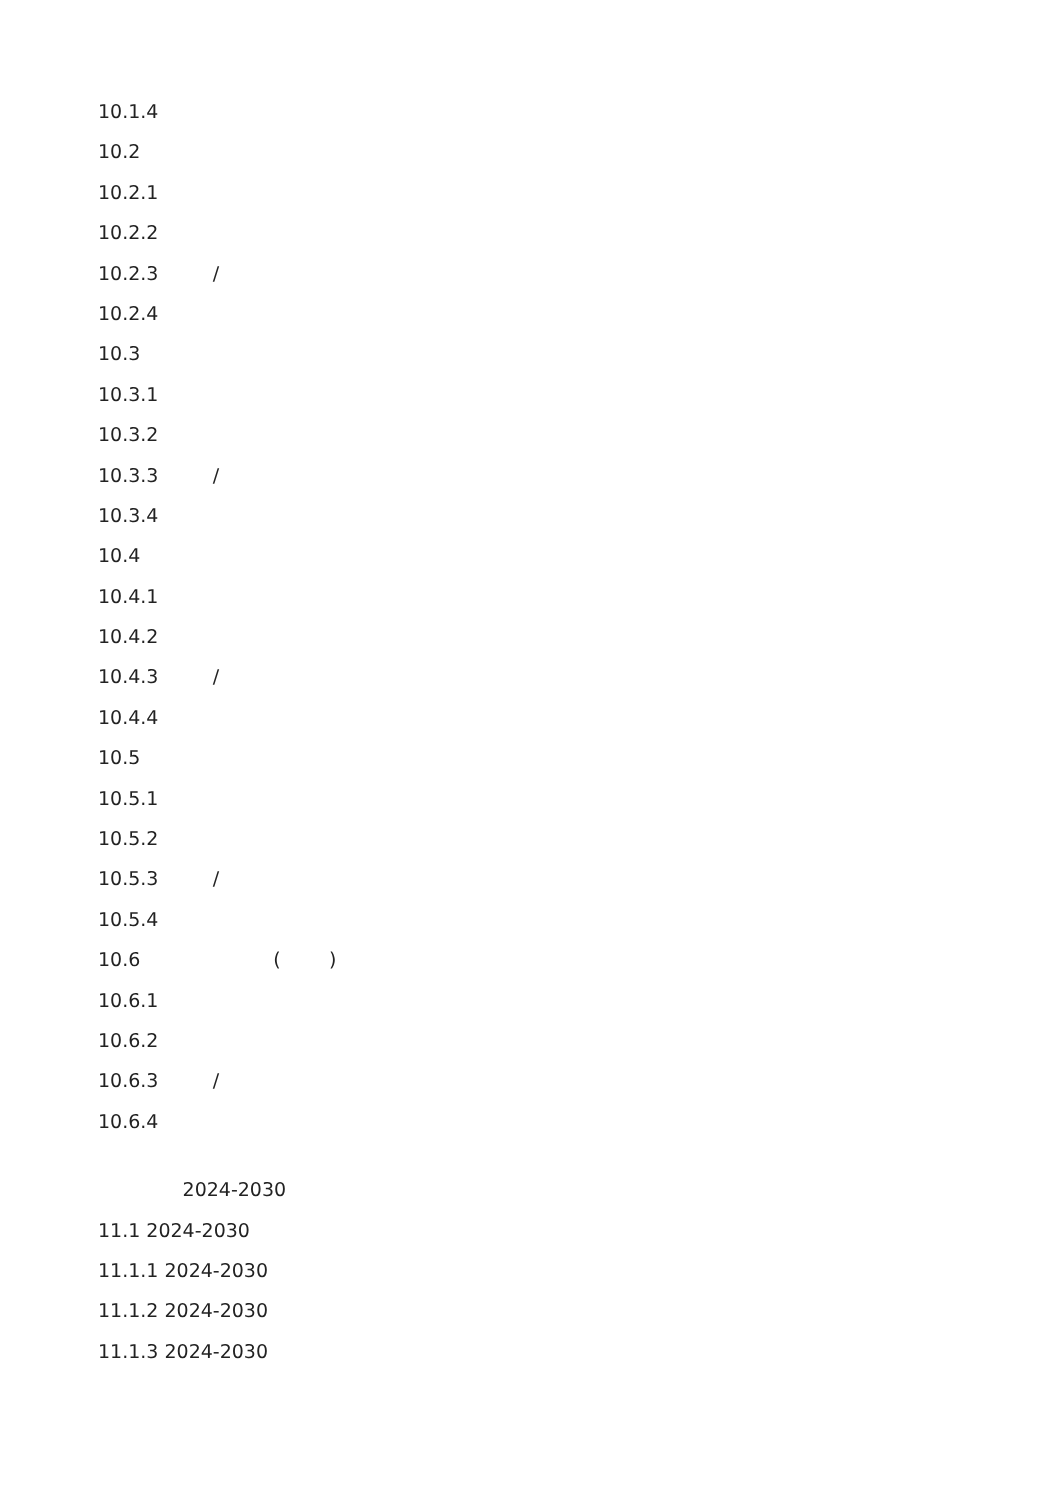10.1.4
10.2
10.2.1
10.2.2
10.2.3 /
10.2.4
10.3
10.3.1
10.3.2
10.3.3 /
10.3.4
10.4
10.4.1
10.4.2
10.4.3 /
10.4.4
10.5
10.5.1
10.5.2
10.5.3 /
10.5.4
10.6 ( )
10.6.1
10.6.2
10.6.3 /
10.6.4
2024-2030
11.1 2024-2030
11.1.1 2024-2030
11.1.2 2024-2030
11.1.3 2024-2030